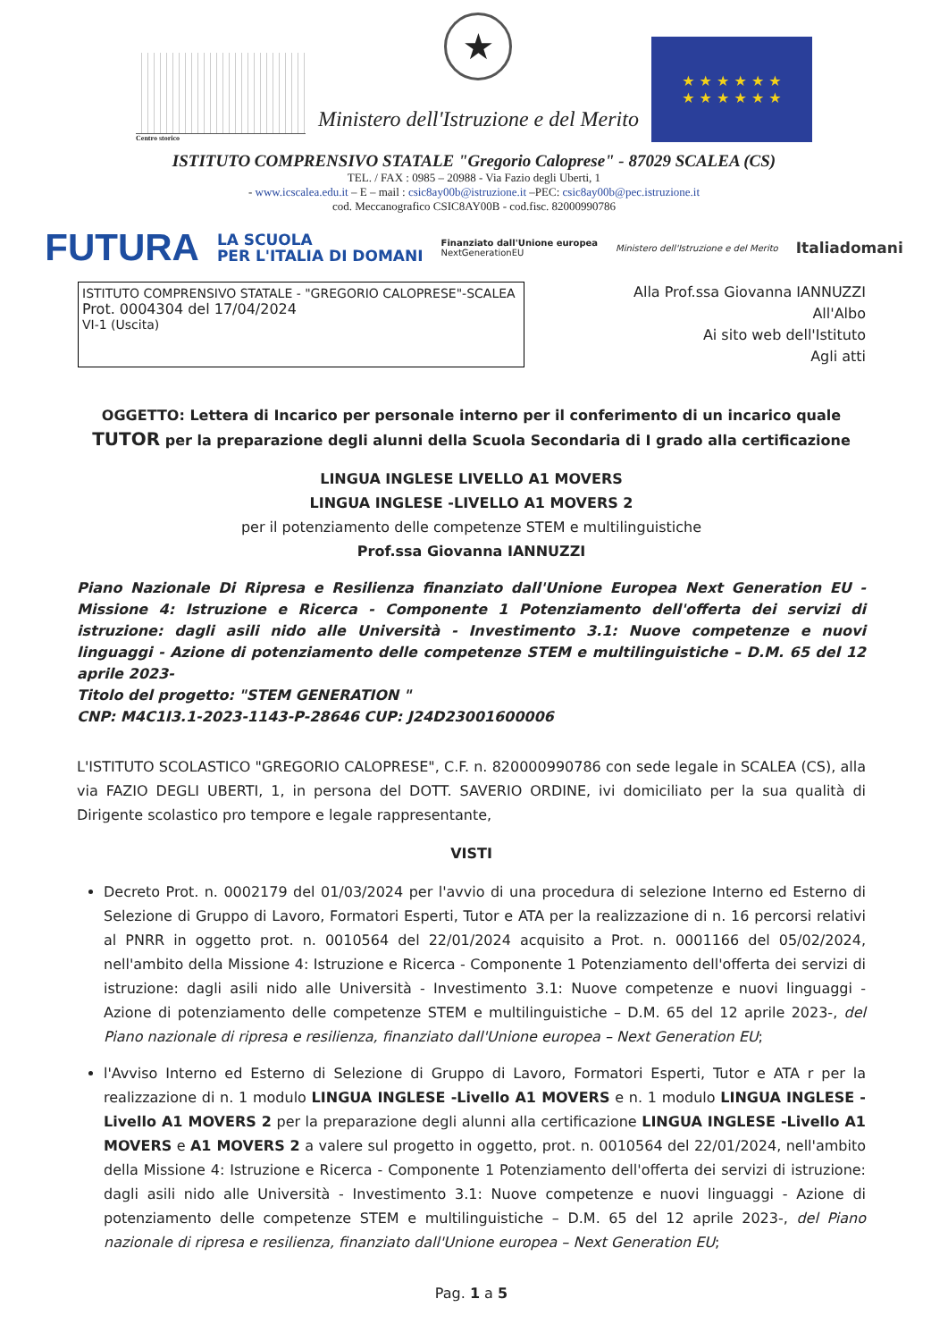Centro storico
★
Ministero dell'Istruzione e del Merito
★ ★ ★ ★ ★ ★
★ ★ ★ ★ ★ ★
ISTITUTO COMPRENSIVO STATALE "Gregorio Caloprese" - 87029 SCALEA (CS)
TEL. / FAX : 0985 – 20988 - Via Fazio degli Uberti, 1
- www.icscalea.edu.it – E – mail : csic8ay00b@istruzione.it –PEC: csic8ay00b@pec.istruzione.it
cod. Meccanografico CSIC8AY00B - cod.fisc. 82000990786
FUTURA LA SCUOLA
PER L'ITALIA DI DOMANI Finanziato dall'Unione europea
NextGenerationEU Ministero dell'Istruzione e del Merito Italiadomani
ISTITUTO COMPRENSIVO STATALE - "GREGORIO CALOPRESE"-SCALEA
Prot. 0004304 del 17/04/2024
VI-1 (Uscita)
Alla Prof.ssa Giovanna IANNUZZI
All'Albo
Ai sito web dell'Istituto
Agli atti
OGGETTO: Lettera di Incarico per personale interno per il conferimento di un incarico quale TUTOR per la preparazione degli alunni della Scuola Secondaria di I grado alla certificazione
LINGUA INGLESE LIVELLO A1 MOVERS
LINGUA INGLESE -LIVELLO A1 MOVERS 2
per il potenziamento delle competenze STEM e multilinguistiche
Prof.ssa Giovanna IANNUZZI
Piano Nazionale Di Ripresa e Resilienza finanziato dall'Unione Europea Next Generation EU - Missione 4: Istruzione e Ricerca - Componente 1 Potenziamento dell'offerta dei servizi di istruzione: dagli asili nido alle Università - Investimento 3.1: Nuove competenze e nuovi linguaggi - Azione di potenziamento delle competenze STEM e multilinguistiche – D.M. 65 del 12 aprile 2023-
Titolo del progetto: "STEM GENERATION "
CNP: M4C1I3.1-2023-1143-P-28646 CUP: J24D23001600006
L'ISTITUTO SCOLASTICO "GREGORIO CALOPRESE", C.F. n. 820000990786 con sede legale in SCALEA (CS), alla via FAZIO DEGLI UBERTI, 1, in persona del DOTT. SAVERIO ORDINE, ivi domiciliato per la sua qualità di Dirigente scolastico pro tempore e legale rappresentante,
VISTI
Decreto Prot. n. 0002179 del 01/03/2024 per l'avvio di una procedura di selezione Interno ed Esterno di Selezione di Gruppo di Lavoro, Formatori Esperti, Tutor e ATA per la realizzazione di n. 16 percorsi relativi al PNRR in oggetto prot. n. 0010564 del 22/01/2024 acquisito a Prot. n. 0001166 del 05/02/2024, nell'ambito della Missione 4: Istruzione e Ricerca - Componente 1 Potenziamento dell'offerta dei servizi di istruzione: dagli asili nido alle Università - Investimento 3.1: Nuove competenze e nuovi linguaggi - Azione di potenziamento delle competenze STEM e multilinguistiche – D.M. 65 del 12 aprile 2023-, del Piano nazionale di ripresa e resilienza, finanziato dall'Unione europea – Next Generation EU;
l'Avviso Interno ed Esterno di Selezione di Gruppo di Lavoro, Formatori Esperti, Tutor e ATA r per la realizzazione di n. 1 modulo LINGUA INGLESE -Livello A1 MOVERS e n. 1 modulo LINGUA INGLESE -Livello A1 MOVERS 2 per la preparazione degli alunni alla certificazione LINGUA INGLESE -Livello A1 MOVERS e A1 MOVERS 2 a valere sul progetto in oggetto, prot. n. 0010564 del 22/01/2024, nell'ambito della Missione 4: Istruzione e Ricerca - Componente 1 Potenziamento dell'offerta dei servizi di istruzione: dagli asili nido alle Università - Investimento 3.1: Nuove competenze e nuovi linguaggi - Azione di potenziamento delle competenze STEM e multilinguistiche – D.M. 65 del 12 aprile 2023-, del Piano nazionale di ripresa e resilienza, finanziato dall'Unione europea – Next Generation EU;
Pag. 1 a 5